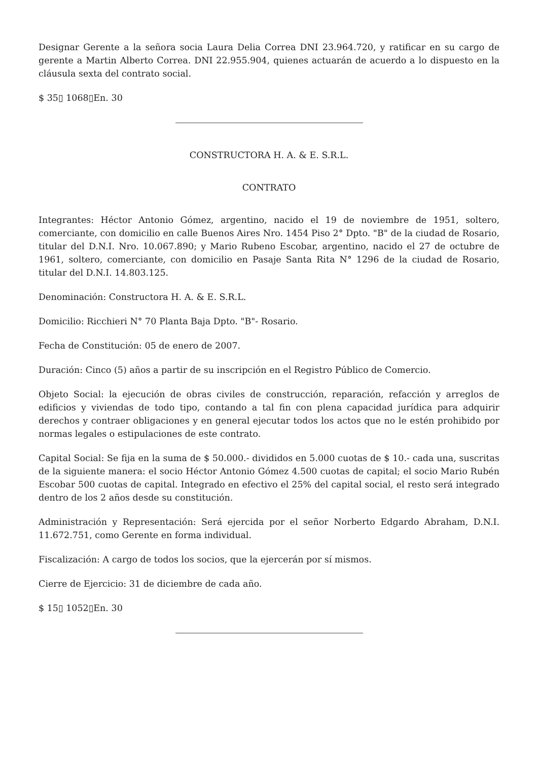Designar Gerente a la señora socia Laura Delia Correa DNI 23.964.720, y ratificar en su cargo de gerente a Martin Alberto Correa. DNI 22.955.904, quienes actuarán de acuerdo a lo dispuesto en la cláusula sexta del contrato social.
$ 35▯ 1068▯En. 30
CONSTRUCTORA H. A. & E. S.R.L.
CONTRATO
Integrantes: Héctor Antonio Gómez, argentino, nacido el 19 de noviembre de 1951, soltero, comerciante, con domicilio en calle Buenos Aires Nro. 1454 Piso 2° Dpto. "B" de la ciudad de Rosario, titular del D.N.I. Nro. 10.067.890; y Mario Rubeno Escobar, argentino, nacido el 27 de octubre de 1961, soltero, comerciante, con domicilio en Pasaje Santa Rita N° 1296 de la ciudad de Rosario, titular del D.N.I. 14.803.125.
Denominación: Constructora H. A. & E. S.R.L.
Domicilio: Ricchieri N° 70 Planta Baja Dpto. "B"- Rosario.
Fecha de Constitución: 05 de enero de 2007.
Duración: Cinco (5) años a partir de su inscripción en el Registro Público de Comercio.
Objeto Social: la ejecución de obras civiles de construcción, reparación, refacción y arreglos de edificios y viviendas de todo tipo, contando a tal fin con plena capacidad jurídica para adquirir derechos y contraer obligaciones y en general ejecutar todos los actos que no le estén prohibido por normas legales o estipulaciones de este contrato.
Capital Social: Se fija en la suma de $ 50.000.- divididos en 5.000 cuotas de $ 10.- cada una, suscritas de la siguiente manera: el socio Héctor Antonio Gómez 4.500 cuotas de capital; el socio Mario Rubén Escobar 500 cuotas de capital. Integrado en efectivo el 25% del capital social, el resto será integrado dentro de los 2 años desde su constitución.
Administración y Representación: Será ejercida por el señor Norberto Edgardo Abraham, D.N.I. 11.672.751, como Gerente en forma individual.
Fiscalización: A cargo de todos los socios, que la ejercerán por sí mismos.
Cierre de Ejercicio: 31 de diciembre de cada año.
$ 15▯ 1052▯En. 30